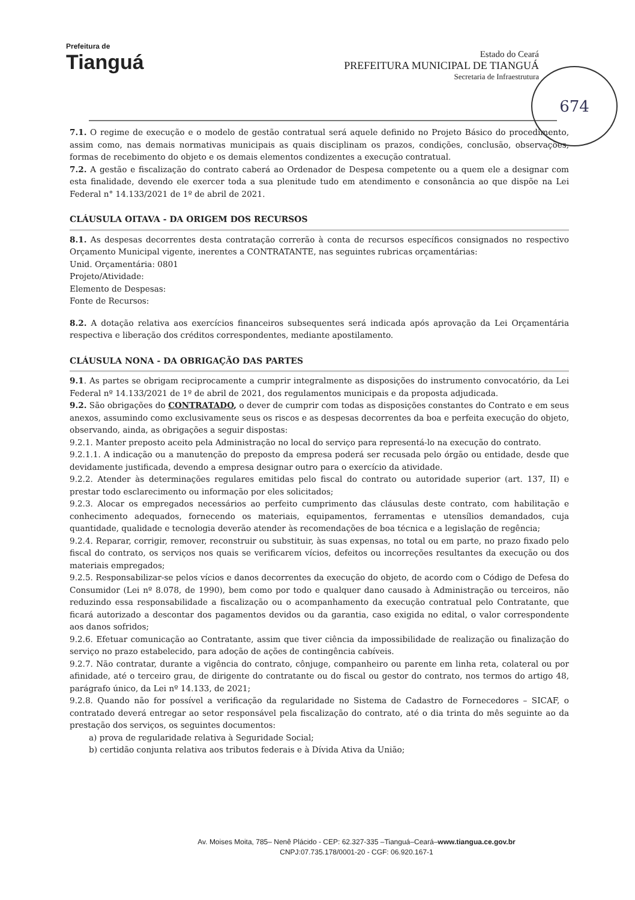Prefeitura de
Tianguá
Estado do Ceará
PREFEITURA MUNICIPAL DE TIANGUÁ
Secretaria de Infraestrutura
674
7.1. O regime de execução e o modelo de gestão contratual será aquele definido no Projeto Básico do procedimento, assim como, nas demais normativas municipais as quais disciplinam os prazos, condições, conclusão, observações, formas de recebimento do objeto e os demais elementos condizentes a execução contratual.
7.2. A gestão e fiscalização do contrato caberá ao Ordenador de Despesa competente ou a quem ele a designar com esta finalidade, devendo ele exercer toda a sua plenitude tudo em atendimento e consonância ao que dispõe na Lei Federal n° 14.133/2021 de 1º de abril de 2021.
CLÁUSULA OITAVA - DA ORIGEM DOS RECURSOS
8.1. As despesas decorrentes desta contratação correrão à conta de recursos específicos consignados no respectivo Orçamento Municipal vigente, inerentes a CONTRATANTE, nas seguintes rubricas orçamentárias:
Unid. Orçamentária: 0801
Projeto/Atividade:
Elemento de Despesas:
Fonte de Recursos:
8.2. A dotação relativa aos exercícios financeiros subsequentes será indicada após aprovação da Lei Orçamentária respectiva e liberação dos créditos correspondentes, mediante apostilamento.
CLÁUSULA NONA - DA OBRIGAÇÃO DAS PARTES
9.1. As partes se obrigam reciprocamente a cumprir integralmente as disposições do instrumento convocatório, da Lei Federal nº 14.133/2021 de 1º de abril de 2021, dos regulamentos municipais e da proposta adjudicada.
9.2. São obrigações do CONTRATADO, o dever de cumprir com todas as disposições constantes do Contrato e em seus anexos, assumindo como exclusivamente seus os riscos e as despesas decorrentes da boa e perfeita execução do objeto, observando, ainda, as obrigações a seguir dispostas:
9.2.1. Manter preposto aceito pela Administração no local do serviço para representá-lo na execução do contrato.
9.2.1.1. A indicação ou a manutenção do preposto da empresa poderá ser recusada pelo órgão ou entidade, desde que devidamente justificada, devendo a empresa designar outro para o exercício da atividade.
9.2.2. Atender às determinações regulares emitidas pelo fiscal do contrato ou autoridade superior (art. 137, II) e prestar todo esclarecimento ou informação por eles solicitados;
9.2.3. Alocar os empregados necessários ao perfeito cumprimento das cláusulas deste contrato, com habilitação e conhecimento adequados, fornecendo os materiais, equipamentos, ferramentas e utensílios demandados, cuja quantidade, qualidade e tecnologia deverão atender às recomendações de boa técnica e a legislação de regência;
9.2.4. Reparar, corrigir, remover, reconstruir ou substituir, às suas expensas, no total ou em parte, no prazo fixado pelo fiscal do contrato, os serviços nos quais se verificarem vícios, defeitos ou incorreções resultantes da execução ou dos materiais empregados;
9.2.5. Responsabilizar-se pelos vícios e danos decorrentes da execução do objeto, de acordo com o Código de Defesa do Consumidor (Lei nº 8.078, de 1990), bem como por todo e qualquer dano causado à Administração ou terceiros, não reduzindo essa responsabilidade a fiscalização ou o acompanhamento da execução contratual pelo Contratante, que ficará autorizado a descontar dos pagamentos devidos ou da garantia, caso exigida no edital, o valor correspondente aos danos sofridos;
9.2.6. Efetuar comunicação ao Contratante, assim que tiver ciência da impossibilidade de realização ou finalização do serviço no prazo estabelecido, para adoção de ações de contingência cabíveis.
9.2.7. Não contratar, durante a vigência do contrato, cônjuge, companheiro ou parente em linha reta, colateral ou por afinidade, até o terceiro grau, de dirigente do contratante ou do fiscal ou gestor do contrato, nos termos do artigo 48, parágrafo único, da Lei nº 14.133, de 2021;
9.2.8. Quando não for possível a verificação da regularidade no Sistema de Cadastro de Fornecedores – SICAF, o contratado deverá entregar ao setor responsável pela fiscalização do contrato, até o dia trinta do mês seguinte ao da prestação dos serviços, os seguintes documentos:
a) prova de regularidade relativa à Seguridade Social;
b) certidão conjunta relativa aos tributos federais e à Dívida Ativa da União;
Av. Moises Moita, 785– Nenê Plácido - CEP: 62.327-335 –Tianguá–Ceará–www.tiangua.ce.gov.br
CNPJ:07.735.178/0001-20 - CGF: 06.920.167-1